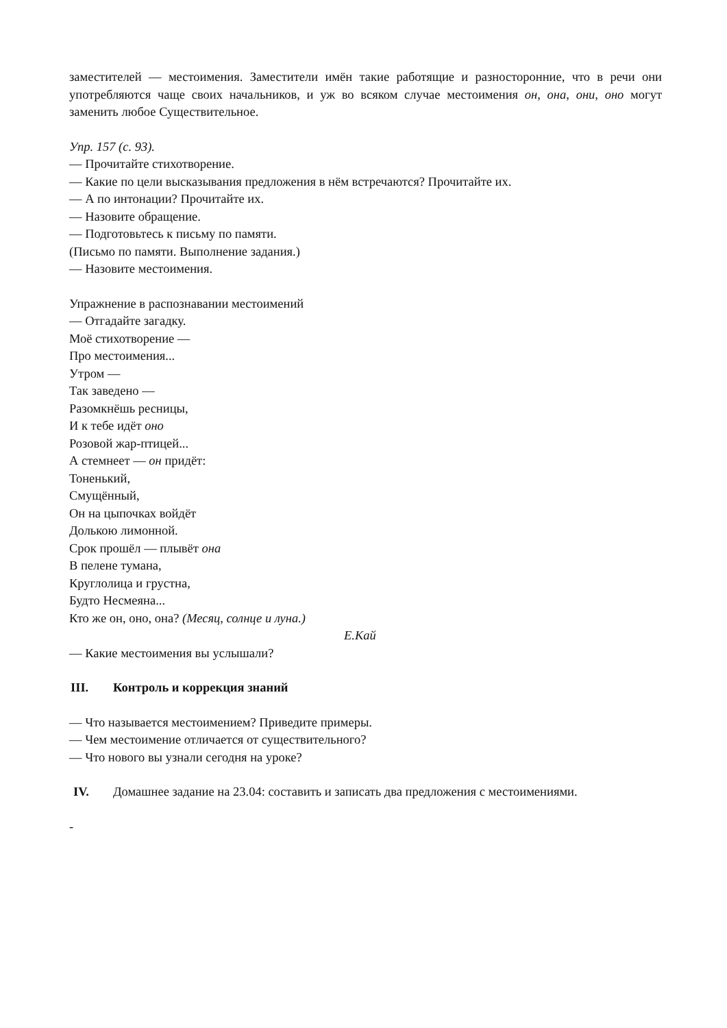заместителей — местоимения. Заместители имён такие работящие и разносторонние, что в речи они употребляются чаще своих начальников, и уж во всяком случае местоимения он, она, они, оно могут заменить любое Существительное.
Упр. 157 (с. 93).
— Прочитайте стихотворение.
— Какие по цели высказывания предложения в нём встречаются? Прочитайте их.
— А по интонации? Прочитайте их.
— Назовите обращение.
— Подготовьтесь к письму по памяти.
(Письмо по памяти. Выполнение задания.)
— Назовите местоимения.
Упражнение в распознавании местоимений
— Отгадайте загадку.
Моё стихотворение —
Про местоимения...
Утром —
Так заведено —
Разомкнёшь ресницы,
И к тебе идёт оно
Розовой жар-птицей...
А стемнеет — он придёт:
Тоненький,
Смущённый,
Он на цыпочках войдёт
Долькою лимонной.
Срок прошёл — плывёт она
В пелене тумана,
Круглолица и грустна,
Будто Несмеяна...
Кто же он, оно, она? (Месяц, солнце и луна.)
Е.Кай
— Какие местоимения вы услышали?
III. Контроль и коррекция знаний
— Что называется местоимением? Приведите примеры.
— Чем местоимение отличается от существительного?
— Что нового вы узнали сегодня на уроке?
IV. Домашнее задание на 23.04: составить и записать два предложения с местоимениями.
-